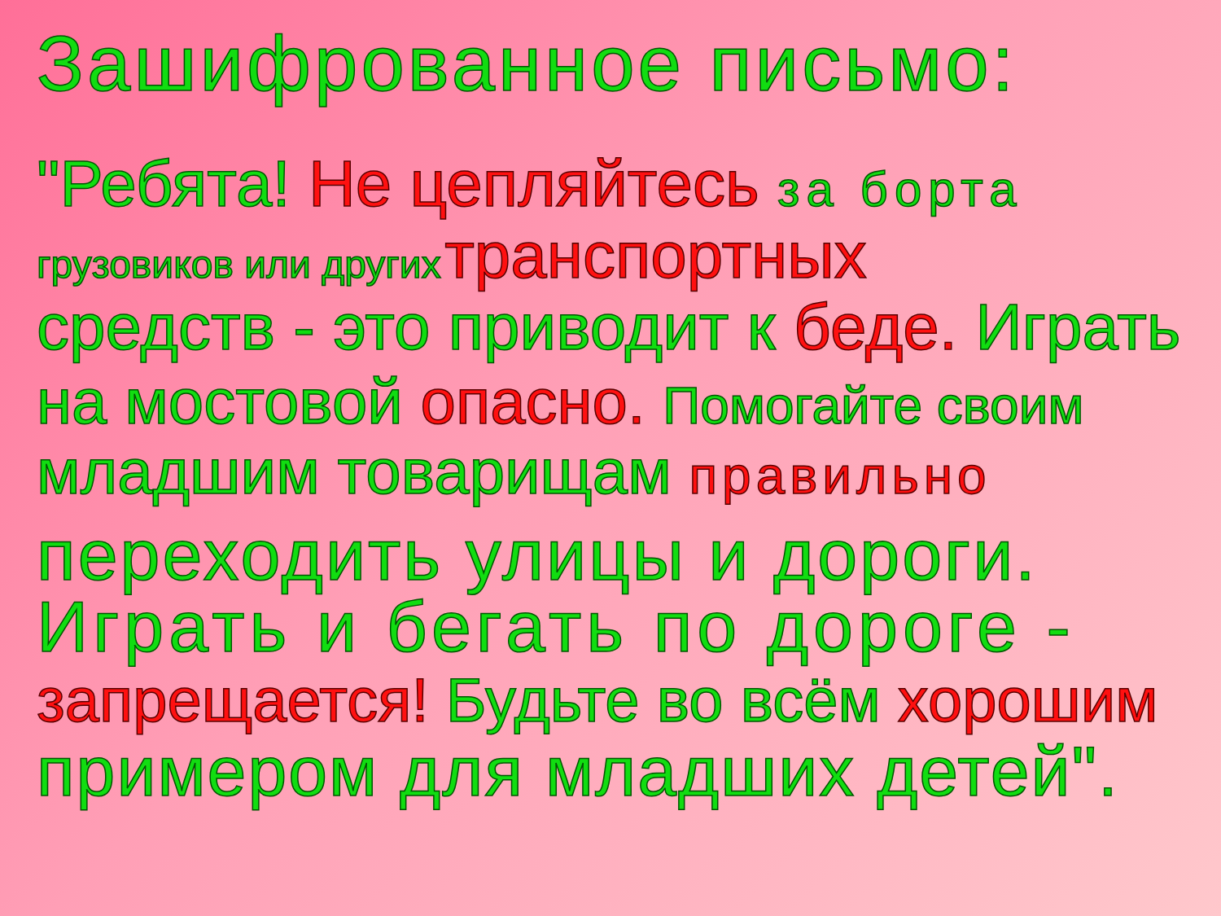Зашифрованное письмо:
"Ребята! Не цепляйтесь за борта
грузовиков или других транспортных
средств - это приводит к беде. Играть
на мостовой опасно. Помогайте своим
младшим товарищам правильно
переходить улицы и дороги.
Играть и бегать по дороге -
запрещается! Будьте во всём хорошим
примером для младших детей".